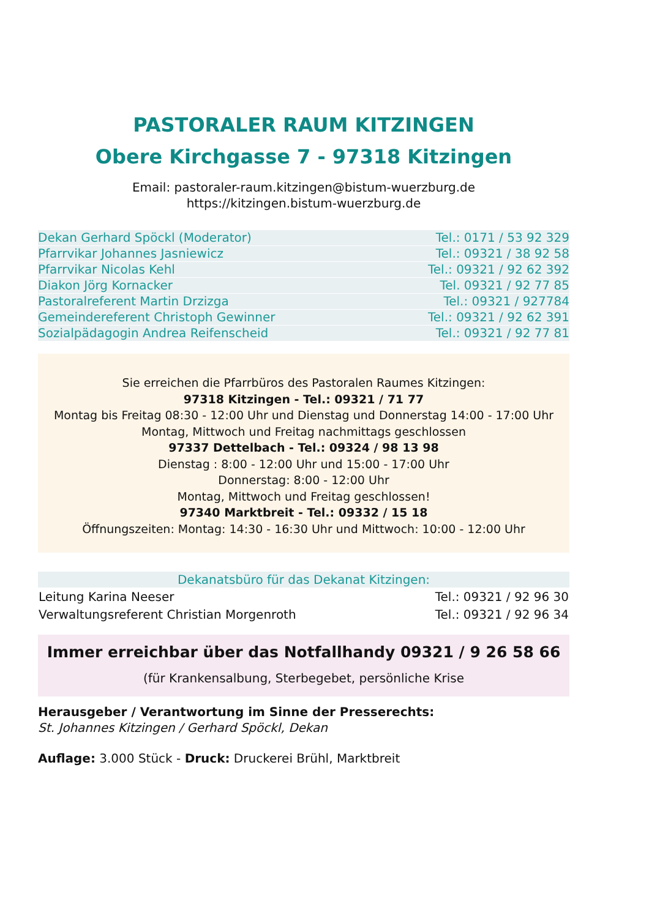PASTORALER RAUM KITZINGEN
Obere Kirchgasse 7 - 97318 Kitzingen
Email: pastoraler-raum.kitzingen@bistum-wuerzburg.de
https://kitzingen.bistum-wuerzburg.de
| Dekan Gerhard Spöckl (Moderator) | Tel.: 0171 / 53 92 329 |
| Pfarrvikar Johannes Jasniewicz | Tel.: 09321 / 38 92 58 |
| Pfarrvikar Nicolas Kehl | Tel.: 09321 / 92 62 392 |
| Diakon Jörg Kornacker | Tel. 09321 / 92 77 85 |
| Pastoralreferent Martin Drzizga | Tel.: 09321 / 927784 |
| Gemeindereferent Christoph Gewinner | Tel.: 09321 / 92 62 391 |
| Sozialpädagogin Andrea Reifenscheid | Tel.: 09321 / 92 77 81 |
Sie erreichen die Pfarrbüros des Pastoralen Raumes Kitzingen:
97318 Kitzingen - Tel.: 09321 / 71 77
Montag bis Freitag 08:30 - 12:00 Uhr und Dienstag und Donnerstag 14:00 - 17:00 Uhr
Montag, Mittwoch und Freitag nachmittags geschlossen
97337 Dettelbach - Tel.: 09324 / 98 13 98
Dienstag : 8:00 - 12:00 Uhr und 15:00 - 17:00 Uhr
Donnerstag: 8:00 - 12:00 Uhr
Montag, Mittwoch und Freitag geschlossen!
97340 Marktbreit - Tel.: 09332 / 15 18
Öffnungszeiten: Montag: 14:30 - 16:30 Uhr und Mittwoch: 10:00 - 12:00 Uhr
| Dekanatsbüro für das Dekanat Kitzingen: | |
| --- | --- |
| Leitung Karina Neeser | Tel.: 09321 / 92 96 30 |
| Verwaltungsreferent Christian Morgenroth | Tel.: 09321 / 92 96 34 |
Immer erreichbar über das Notfallhandy 09321 / 9 26 58 66
(für Krankensalbung, Sterbegebet, persönliche Krise
Herausgeber / Verantwortung im Sinne der Presserechts:
St. Johannes Kitzingen / Gerhard Spöckl, Dekan
Auflage: 3.000 Stück - Druck: Druckerei Brühl, Marktbreit